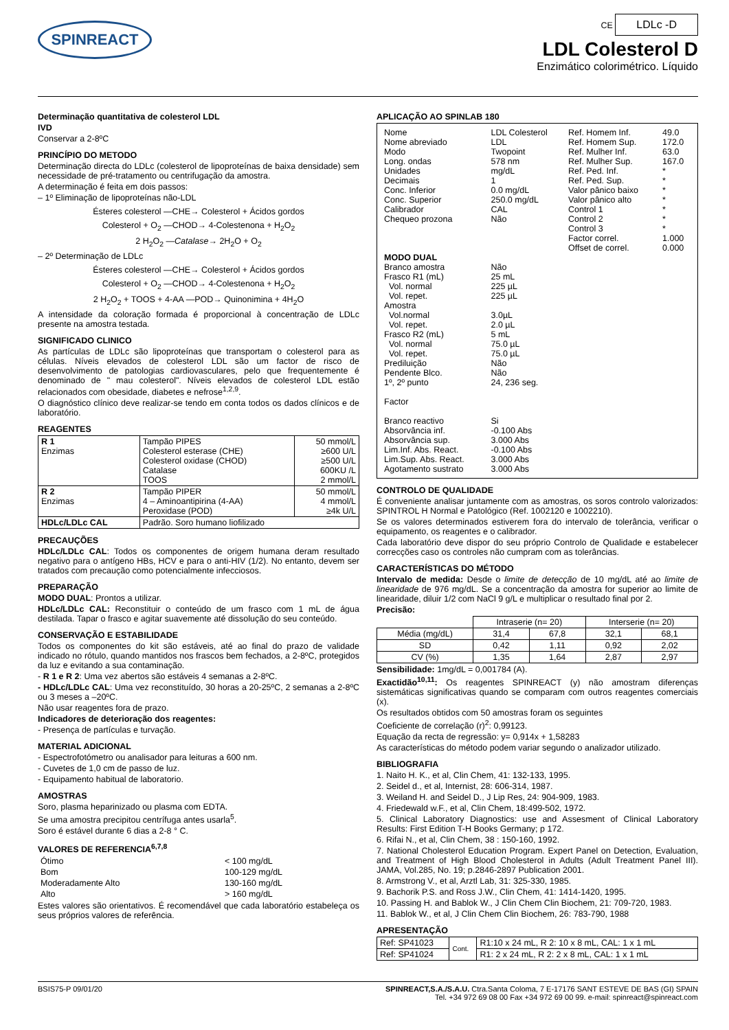SPINREACT
CE LDLc -D
LDL Colesterol D
Enzimático colorimétrico. Líquido
Determinação quantitativa de colesterol LDL
IVD
Conservar a 2-8ºC
PRINCÍPIO DO METODO
Determinação directa do LDLc (colesterol de lipoproteínas de baixa densidade) sem necessidade de pré-tratamento ou centrifugação da amostra.
A determinação é feita em dois passos:
– 1º Eliminação de lipoproteínas não-LDL
Ésteres colesterol —CHE→ Colesterol + Ácidos gordos
Colesterol + O<sub>2</sub> —CHOD→ 4-Colestenona + H<sub>2</sub>O<sub>2</sub>
2 H<sub>2</sub>O<sub>2</sub> —Catalase→ 2H<sub>2</sub>O + O<sub>2</sub>
– 2º Determinação de LDLc
Ésteres colesterol —CHE→ Colesterol + Ácidos gordos
Colesterol + O<sub>2</sub> —CHOD→ 4-Colestenona + H<sub>2</sub>O<sub>2</sub>
2 H<sub>2</sub>O<sub>2</sub> + TOOS + 4-AA —POD→ Quinonimina + 4H<sub>2</sub>O
A intensidade da coloração formada é proporcional à concentração de LDLc presente na amostra testada.
SIGNIFICADO CLINICO
As partículas de LDLc são lipoproteínas que transportam o colesterol para as células. Níveis elevados de colesterol LDL são um factor de risco de desenvolvimento de patologias cardiovasculares, pelo que frequentemente é denominado de " mau colesterol". Níveis elevados de colesterol LDL estão relacionados com obesidade, diabetes e nefrose<sup>1,2,9</sup>.
O diagnóstico clínico deve realizar-se tendo em conta todos os dados clínicos e de laboratório.
REAGENTES
| R 1 Enzimas | Tampão PIPES Colesterol esterase (CHE) Colesterol oxidase (CHOD) Catalase TOOS | 50 mmol/L ≥600 U/L ≥500 U/L 600KU /L 2 mmol/L |
| R 2 Enzimas | Tampão PIPER 4 – Aminoantipirina (4-AA) Peroxidase (POD) | 50 mmol/L 4 mmol/L ≥4k U/L |
| HDLc/LDLc CAL | Padrão. Soro humano liofilizado | |
PRECAUÇÕES
HDLc/LDLc CAL: Todos os componentes de origem humana deram resultado negativo para o antígeno HBs, HCV e para o anti-HIV (1/2). No entanto, devem ser tratados com precaução como potencialmente infecciosos.
PREPARAÇÃO
MODO DUAL: Prontos a utilizar.
HDLc/LDLc CAL: Reconstituir o conteúdo de um frasco com 1 mL de água destilada. Tapar o frasco e agitar suavemente até dissolução do seu conteúdo.
CONSERVAÇÃO E ESTABILIDADE
Todos os componentes do kit são estáveis, até ao final do prazo de validade indicado no rótulo, quando mantidos nos frascos bem fechados, a 2-8ºC, protegidos da luz e evitando a sua contaminação.
- R 1 e R 2: Uma vez abertos são estáveis 4 semanas a 2-8ºC.
- HDLc/LDLc CAL: Uma vez reconstituído, 30 horas a 20-25ºC, 2 semanas a 2-8ºC ou 3 meses a –20ºC.
Não usar reagentes fora de prazo.
Indicadores de deterioração dos reagentes:
- Presença de partículas e turvação.
MATERIAL ADICIONAL
- Espectrofotómetro ou analisador para leituras a 600 nm.
- Cuvetes de 1,0 cm de passo de luz.
- Equipamento habitual de laboratorio.
AMOSTRAS
Soro, plasma heparinizado ou plasma com EDTA.
Se uma amostra precipitou centrífuga antes usarla<sup>5</sup>.
Soro é estável durante 6 dias a 2-8 ° C.
VALORES DE REFERENCIA<sup>6,7,8</sup>
| Ótimo | < 100 mg/dL |
| Bom | 100-129 mg/dL |
| Moderadamente Alto | 130-160 mg/dL |
| Alto | > 160 mg/dL |
Estes valores são orientativos. É recomendável que cada laboratório estabeleça os seus próprios valores de referência.
APLICAÇÃO AO SPINLAB 180
| Nome Nome abreviado Modo Long. ondas Unidades Decimais Conc. Inferior Conc. Superior Calibrador Chequeo prozona | LDL Colesterol LDL Twopoint 578 nm mg/dL 1 0.0 mg/dL 250.0 mg/dL CAL Não | Ref. Homem Inf. Ref. Homem Sup. Ref. Mulher Inf. Ref. Mulher Sup. Ref. Ped. Inf. Ref. Ped. Sup. Valor pânico baixo Valor pânico alto Control 1 Control 2 Control 3 Factor correl. Offset de correl. | 49.0 172.0 63.0 167.0 * * * * * * * 1.000 0.000 |
| MODO DUAL | | | |
| Branco amostra Frasco R1 (mL) Vol. normal Vol. repet. Amostra Vol.normal Vol. repet. Frasco R2 (mL) Vol. normal Vol. repet. Prediluição Pendente Blco. 1º, 2º punto Factor Branco reactivo Absorvância inf. Absorvância sup. Lim.Inf. Abs. React. Lim.Sup. Abs. React. Agotamento sustrato | Não 25 mL 225 µL 225 µL 3.0µL 2.0 µL 5 mL 75.0 µL 75.0 µL Não Não 24, 236 seg. Si -0.100 Abs 3.000 Abs -0.100 Abs 3.000 Abs 3.000 Abs | | |
CONTROLO DE QUALIDADE
É conveniente analisar juntamente com as amostras, os soros controlo valorizados: SPINTROL H Normal e Patológico (Ref. 1002120 e 1002210).
Se os valores determinados estiverem fora do intervalo de tolerância, verificar o equipamento, os reagentes e o calibrador.
Cada laboratório deve dispor do seu próprio Controlo de Qualidade e estabelecer correcções caso os controles não cumpram com as tolerâncias.
CARACTERÍSTICAS DO MÉTODO
Intervalo de medida: Desde o limite de detecção de 10 mg/dL até ao limite de linearidade de 976 mg/dL. Se a concentração da amostra for superior ao limite de linearidade, diluir 1/2 com NaCl 9 g/L e multiplicar o resultado final por 2.
Precisão:
| | Intraserie (n= 20) | | Interserie (n= 20) | |
| Média (mg/dL) | 31,4 | 67,8 | 32,1 | 68,1 |
| SD | 0,42 | 1,11 | 0,92 | 2,02 |
| CV (%) | 1,35 | 1,64 | 2,87 | 2,97 |
Sensibilidade: 1mg/dL = 0,001784 (A).
Exactidão<sup>10,11</sup>: Os reagentes SPINREACT (y) não amostram diferenças sistemáticas significativas quando se comparam com outros reagentes comerciais (x).
Os resultados obtidos com 50 amostras foram os seguintes
Coeficiente de correlação (r)<sup>2</sup>: 0,99123.
Equação da recta de regressão: y= 0,914x + 1,58283
As características do método podem variar segundo o analizador utilizado.
BIBLIOGRAFIA
1. Naito H. K., et al, Clin Chem, 41: 132-133, 1995.
2. Seidel d., et al, Internist, 28: 606-314, 1987.
3. Weiland H. and Seidel D., J Lip Res, 24: 904-909, 1983.
4. Friedewald w.F., et al, Clin Chem, 18:499-502, 1972.
5. Clinical Laboratory Diagnostics: use and Assesment of Clinical Laboratory Results: First Edition T-H Books Germany; p 172.
6. Rifai N., et al, Clin Chem, 38 : 150-160, 1992.
7. National Cholesterol Education Program. Expert Panel on Detection, Evaluation, and Treatment of High Blood Cholesterol in Adults (Adult Treatment Panel III). JAMA, Vol.285, No. 19; p.2846-2897 Publication 2001.
8. Armstrong V., et al, Arztl Lab, 31: 325-330, 1985.
9. Bachorik P.S. and Ross J.W., Clin Chem, 41: 1414-1420, 1995.
10. Passing H. and Bablok W., J Clin Chem Clin Biochem, 21: 709-720, 1983.
11. Bablok W., et al, J Clin Chem Clin Biochem, 26: 783-790, 1988
APRESENTAÇÃO
| Ref: SP41023 | Cont. | R1:10 x 24 mL, R 2: 10 x 8 mL, CAL: 1 x 1 mL |
| Ref: SP41024 | | R1: 2 x 24 mL, R 2: 2 x 8 mL, CAL: 1 x 1 mL |
BSIS75-P 09/01/20 SPINREACT,S.A./S.A.U. Ctra.Santa Coloma, 7 E-17176 SANT ESTEVE DE BAS (GI) SPAIN
Tel. +34 972 69 08 00 Fax +34 972 69 00 99. e-mail: spinreact@spinreact.com